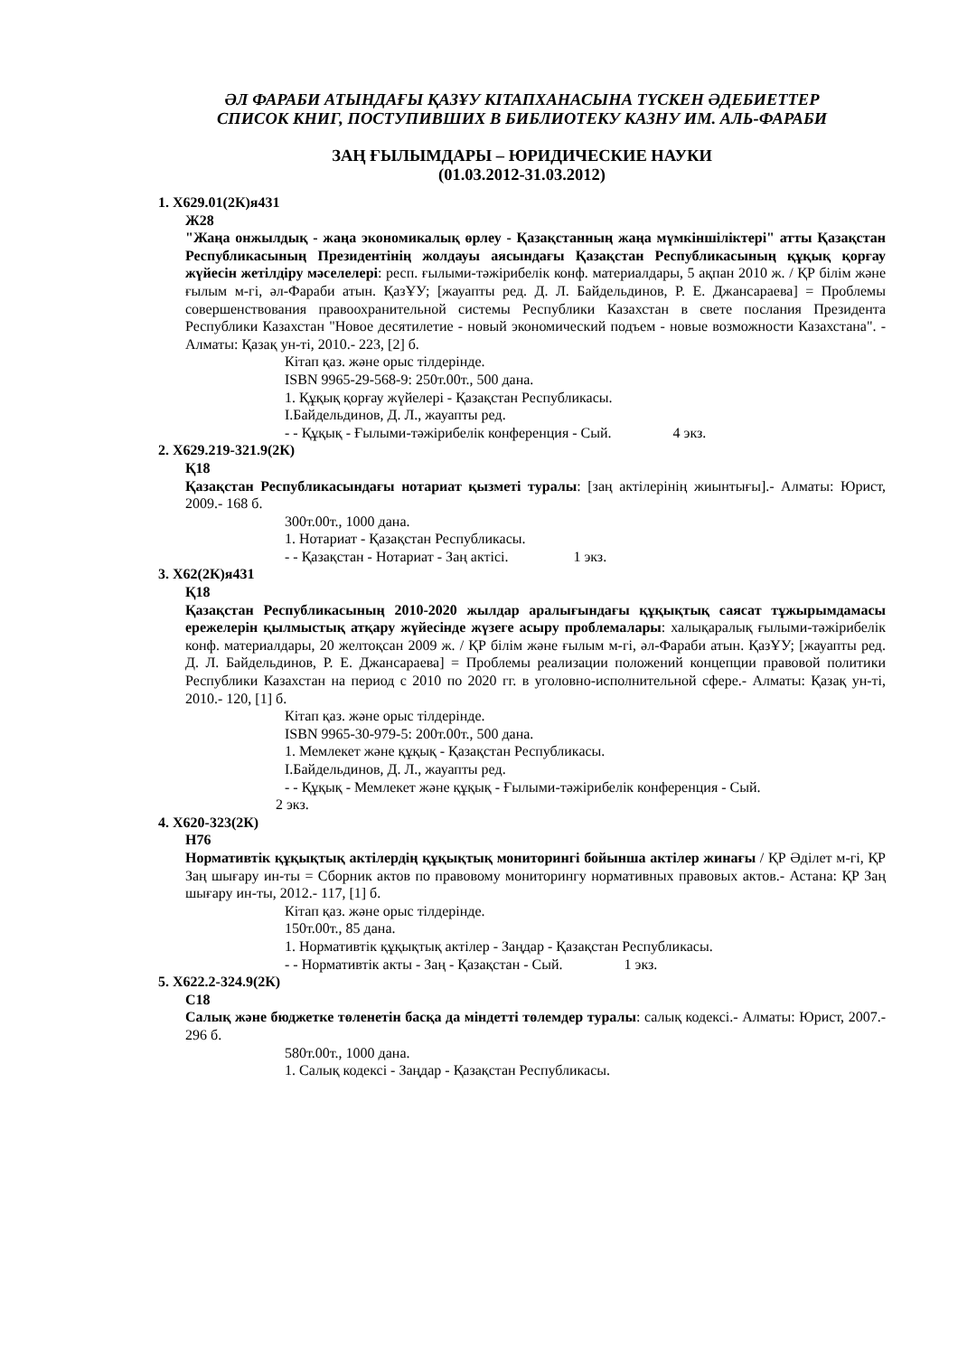ӘЛ ФАРАБИ АТЫНДАҒЫ ҚАЗҰУ КІТАПХАНАСЫНА ТҮСКЕН ӘДЕБИЕТТЕР
СПИСОК КНИГ, ПОСТУПИВШИХ В БИБЛИОТЕКУ КАЗНУ ИМ. АЛЬ-ФАРАБИ
ЗАҢ ҒЫЛЫМДАРЫ – ЮРИДИЧЕСКИЕ НАУКИ
(01.03.2012-31.03.2012)
1. Х629.01(2К)я431
Ж28
"Жаңа онжылдық - жаңа экономикалық өрлеу - Қазақстанның жаңа мүмкіншіліктері" атты Қазақстан Республикасының Президентінің жолдауы аясындағы Қазақстан Республикасының құқық қорғау жүйесін жетілдіру мәселелері: респ. ғылыми-тәжірибелік конф. материалдары, 5 ақпан 2010 ж. / ҚР білім және ғылым м-гі, әл-Фараби атын. ҚазҰУ; [жауапты ред. Д. Л. Байдельдинов, Р. Е. Джансараева] = Проблемы совершенствования правоохранительной системы Республики Казахстан в свете послания Президента Республики Казахстан "Новое десятилетие - новый экономический подъем - новые возможности Казахстана". - Алматы: Қазақ ун-ті, 2010.- 223, [2] б.
Кітап қаз. және орыс тілдерінде.
ISBN 9965-29-568-9: 250т.00т., 500 дана.
1. Құқық қорғау жүйелері - Қазақстан Республикасы.
I.Байдельдинов, Д. Л., жауапты ред.
- - Құқық - Ғылыми-тәжірибелік конференция - Сый. 4 экз.
2. Х629.219-321.9(2К)
Қ18
Қазақстан Республикасындағы нотариат қызметі туралы: [заң актілерінің жиынтығы].- Алматы: Юрист, 2009.- 168 б.
300т.00т., 1000 дана.
1. Нотариат - Қазақстан Республикасы.
- - Қазақстан - Нотариат - Заң актісі. 1 экз.
3. Х62(2К)я431
Қ18
Қазақстан Республикасының 2010-2020 жылдар аралығындағы құқықтық саясат тұжырымдамасы ережелерін қылмыстық атқару жүйесінде жүзеге асыру проблемалары: халықаралық ғылыми-тәжірибелік конф. материалдары, 20 желтоқсан 2009 ж. / ҚР білім және ғылым м-гі, әл-Фараби атын. ҚазҰУ; [жауапты ред. Д. Л. Байдельдинов, Р. Е. Джансараева] = Проблемы реализации положений концепции правовой политики Республики Казахстан на период с 2010 по 2020 гг. в уголовно-исполнительной сфере.- Алматы: Қазақ ун-ті, 2010.- 120, [1] б.
Кітап қаз. және орыс тілдерінде.
ISBN 9965-30-979-5: 200т.00т., 500 дана.
1. Мемлекет және құқық - Қазақстан Республикасы.
I.Байдельдинов, Д. Л., жауапты ред.
- - Құқық - Мемлекет және құқық - Ғылыми-тәжірибелік конференция - Сый.
2 экз.
4. Х620-323(2К)
Н76
Нормативтік құқықтық актілердің құқықтық мониторингі бойынша актілер жинағы / ҚР Әділет м-гі, ҚР Заң шығару ин-ты = Сборник актов по правовому мониторингу нормативных правовых актов.- Астана: ҚР Заң шығару ин-ты, 2012.- 117, [1] б.
Кітап қаз. және орыс тілдерінде.
150т.00т., 85 дана.
1. Нормативтік құқықтық актілер - Заңдар - Қазақстан Республикасы.
- - Нормативтік акты - Заң - Қазақстан - Сый. 1 экз.
5. Х622.2-324.9(2К)
С18
Салық және бюджетке төленетін басқа да міндетті төлемдер туралы: салық кодексі.- Алматы: Юрист, 2007.- 296 б.
580т.00т., 1000 дана.
1. Салық кодексі - Заңдар - Қазақстан Республикасы.